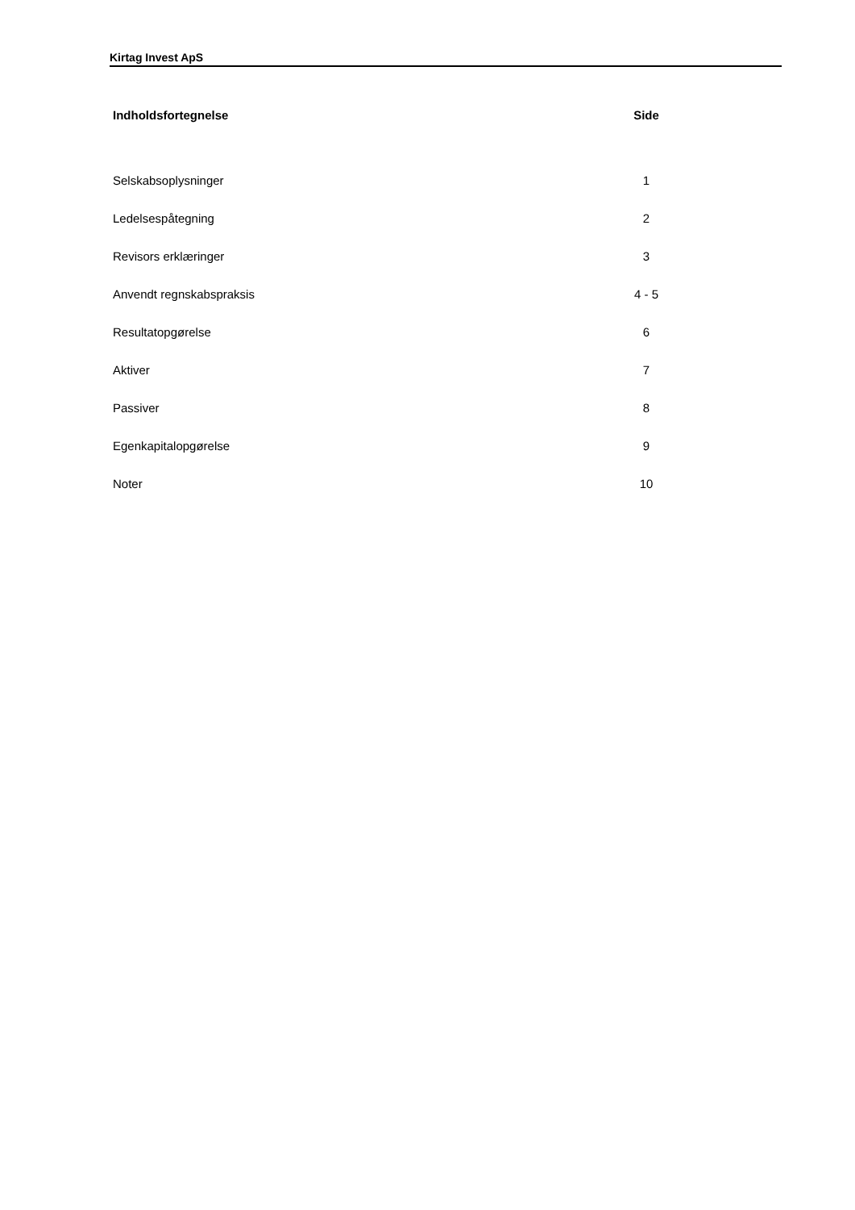Kirtag Invest ApS
| Indholdsfortegnelse | Side |
| --- | --- |
| Selskabsoplysninger | 1 |
| Ledelsespåtegning | 2 |
| Revisors erklæringer | 3 |
| Anvendt regnskabspraksis | 4 - 5 |
| Resultatopgørelse | 6 |
| Aktiver | 7 |
| Passiver | 8 |
| Egenkapitalopgørelse | 9 |
| Noter | 10 |